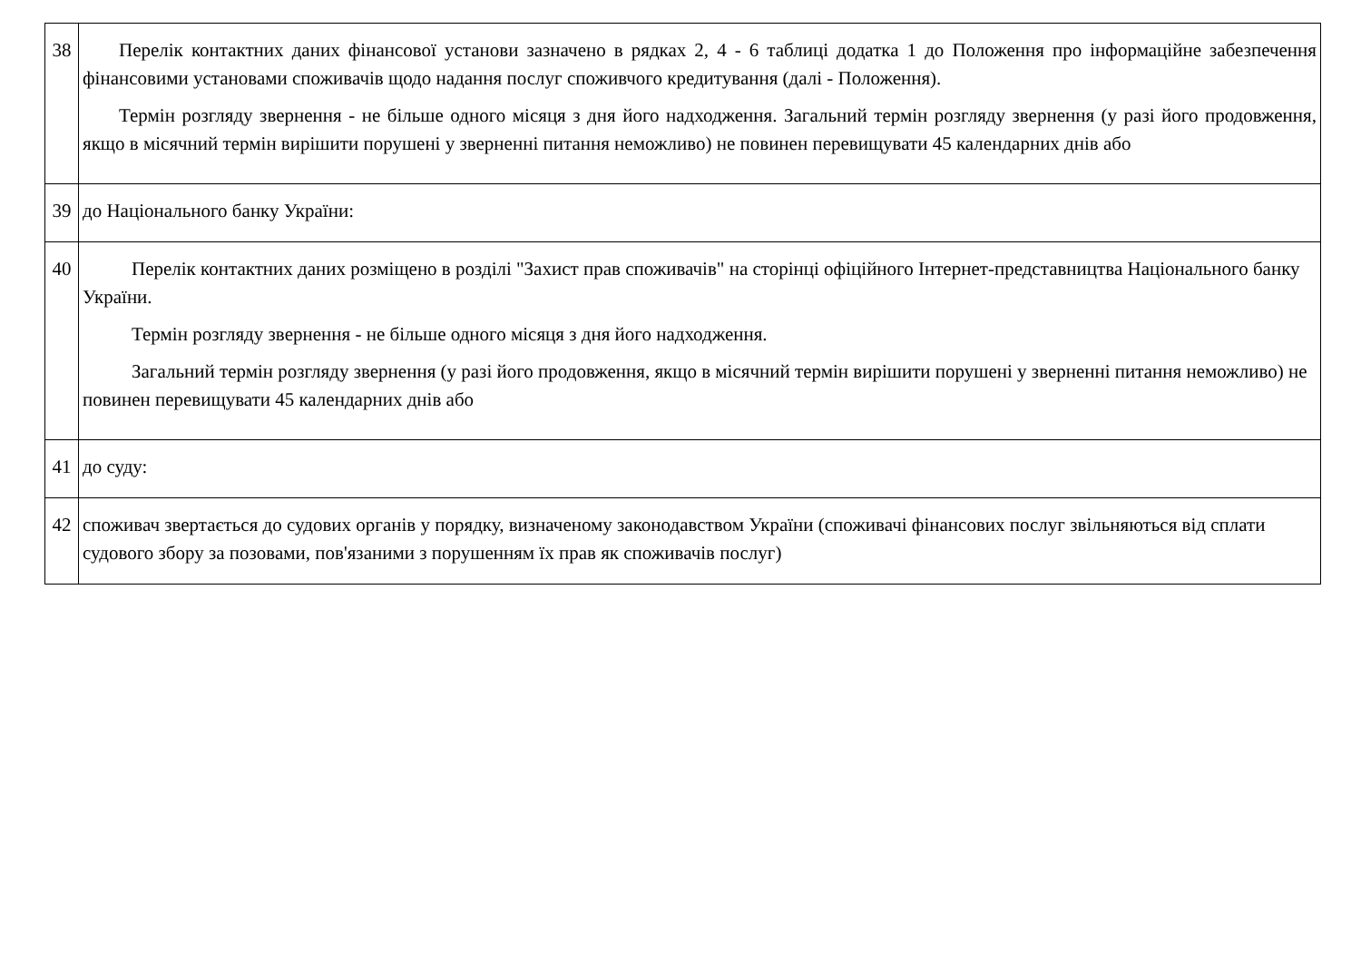| 38 | Перелік контактних даних фінансової установи зазначено в рядках 2, 4 - 6 таблиці додатка 1 до Положення про інформаційне забезпечення фінансовими установами споживачів щодо надання послуг споживчого кредитування (далі - Положення). Термін розгляду звернення - не більше одного місяця з дня його надходження. Загальний термін розгляду звернення (у разі його продовження, якщо в місячний термін вирішити порушені у зверненні питання неможливо) не повинен перевищувати 45 календарних днів або |
| 39 | до Національного банку України: |
| 40 | Перелік контактних даних розміщено в розділі "Захист прав споживачів" на сторінці офіційного Інтернет-представництва Національного банку України. Термін розгляду звернення - не більше одного місяця з дня його надходження. Загальний термін розгляду звернення (у разі його продовження, якщо в місячний термін вирішити порушені у зверненні питання неможливо) не повинен перевищувати 45 календарних днів або |
| 41 | до суду: |
| 42 | споживач звертається до судових органів у порядку, визначеному законодавством України (споживачі фінансових послуг звільняються від сплати судового збору за позовами, пов'язаними з порушенням їх прав як споживачів послуг) |